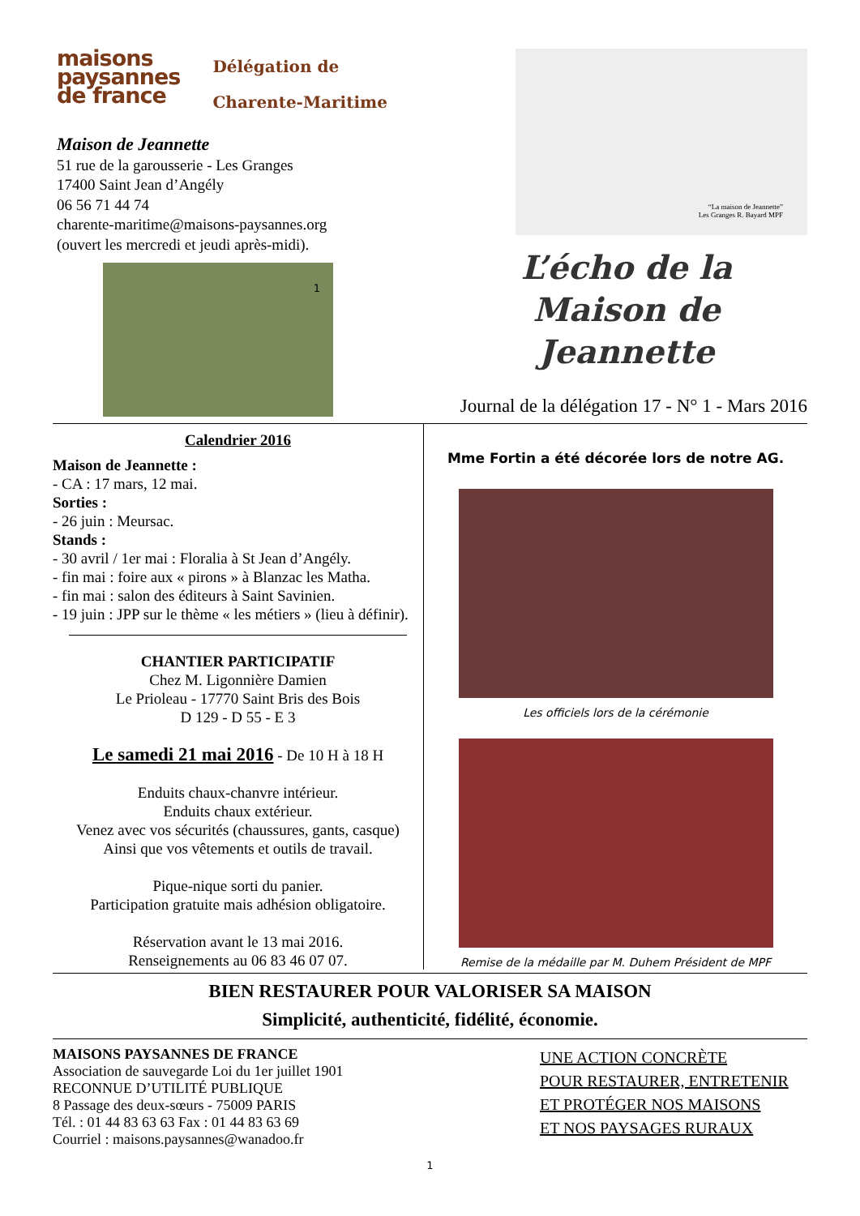maisons
paysannes
de france
Délégation de
Charente-Maritime
Maison de Jeannette
51 rue de la garousserie - Les Granges
17400 Saint Jean d’Angély
06 56 71 44 74
charente-maritime@maisons-paysannes.org
(ouvert les mercredi et jeudi après-midi).
1
“La maison de Jeannette”
Les Granges R. Bayard MPF
L’écho de la
Maison de Jeannette
Journal de la délégation 17 - N° 1 - Mars 2016
Calendrier 2016
Maison de Jeannette :
- CA : 17 mars, 12 mai.
Sorties :
- 26 juin : Meursac.
Stands :
- 30 avril / 1er mai : Floralia à St Jean d’Angély.
- fin mai : foire aux « pirons » à Blanzac les Matha.
- fin mai : salon des éditeurs à Saint Savinien.
- 19 juin : JPP sur le thème « les métiers » (lieu à définir).
CHANTIER PARTICIPATIF
Chez M. Ligonnière Damien
Le Prioleau - 17770 Saint Bris des Bois
D 129 - D 55 - E 3
Le samedi 21 mai 2016 - De 10 H à 18 H
Enduits chaux-chanvre intérieur.
Enduits chaux extérieur.
Venez avec vos sécurités (chaussures, gants, casque)
Ainsi que vos vêtements et outils de travail.
Pique-nique sorti du panier.
Participation gratuite mais adhésion obligatoire.
Réservation avant le 13 mai 2016.
Renseignements au 06 83 46 07 07.
Mme Fortin a été décorée lors de notre AG.
Les officiels lors de la cérémonie
Remise de la médaille par M. Duhem Président de MPF
BIEN RESTAURER POUR VALORISER SA MAISON
Simplicité, authenticité, fidélité, économie.
MAISONS PAYSANNES DE FRANCE
Association de sauvegarde Loi du 1er juillet 1901
RECONNUE D’UTILITÉ PUBLIQUE
8 Passage des deux-sœurs - 75009 PARIS
Tél. : 01 44 83 63 63 Fax : 01 44 83 63 69
Courriel : maisons.paysannes@wanadoo.fr
UNE ACTION CONCRÈTE
POUR RESTAURER, ENTRETENIR
ET PROTÉGER NOS MAISONS
ET NOS PAYSAGES RURAUX
1